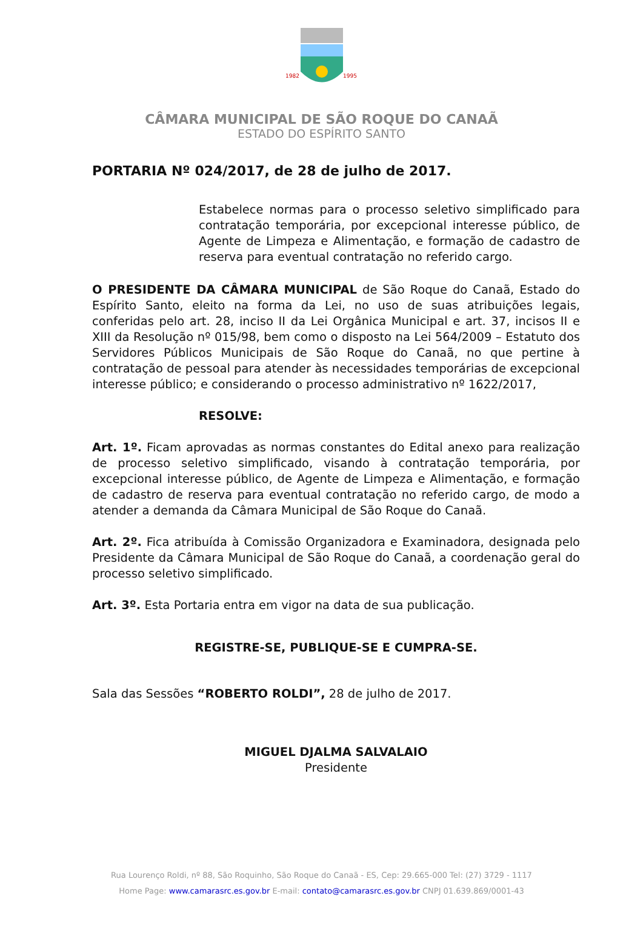1982
1995
CÂMARA MUNICIPAL DE SÃO ROQUE DO CANAÃ
ESTADO DO ESPÍRITO SANTO
PORTARIA Nº 024/2017, de 28 de julho de 2017.
Estabelece normas para o processo seletivo simplificado para contratação temporária, por excepcional interesse público, de Agente de Limpeza e Alimentação, e formação de cadastro de reserva para eventual contratação no referido cargo.
O PRESIDENTE DA CÂMARA MUNICIPAL de São Roque do Canaã, Estado do Espírito Santo, eleito na forma da Lei, no uso de suas atribuições legais, conferidas pelo art. 28, inciso II da Lei Orgânica Municipal e art. 37, incisos II e XIII da Resolução nº 015/98, bem como o disposto na Lei 564/2009 – Estatuto dos Servidores Públicos Municipais de São Roque do Canaã, no que pertine à contratação de pessoal para atender às necessidades temporárias de excepcional interesse público; e considerando o processo administrativo nº 1622/2017,
RESOLVE:
Art. 1º. Ficam aprovadas as normas constantes do Edital anexo para realização de processo seletivo simplificado, visando à contratação temporária, por excepcional interesse público, de Agente de Limpeza e Alimentação, e formação de cadastro de reserva para eventual contratação no referido cargo, de modo a atender a demanda da Câmara Municipal de São Roque do Canaã.
Art. 2º. Fica atribuída à Comissão Organizadora e Examinadora, designada pelo Presidente da Câmara Municipal de São Roque do Canaã, a coordenação geral do processo seletivo simplificado.
Art. 3º. Esta Portaria entra em vigor na data de sua publicação.
REGISTRE-SE, PUBLIQUE-SE E CUMPRA-SE.
Sala das Sessões “ROBERTO ROLDI”, 28 de julho de 2017.
MIGUEL DJALMA SALVALAIO
Presidente
Rua Lourenço Roldi, nº 88, São Roquinho, São Roque do Canaã - ES, Cep: 29.665-000 Tel: (27) 3729 - 1117
Home Page: www.camarasrc.es.gov.br E-mail: contato@camarasrc.es.gov.br CNPJ 01.639.869/0001-43